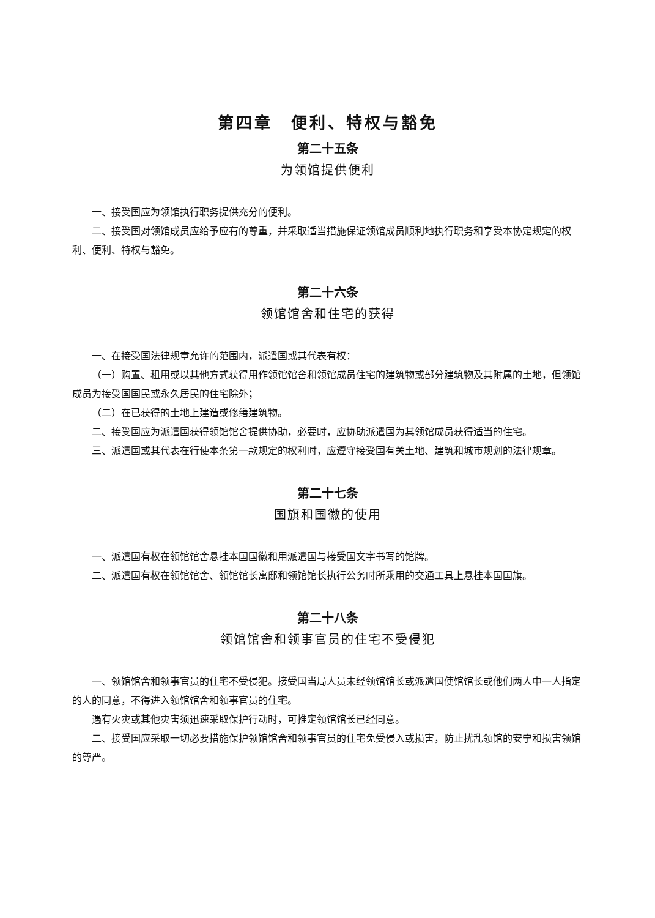第四章　便利、特权与豁免
第二十五条
为领馆提供便利
一、接受国应为领馆执行职务提供充分的便利。
二、接受国对领馆成员应给予应有的尊重，并采取适当措施保证领馆成员顺利地执行职务和享受本协定规定的权利、便利、特权与豁免。
第二十六条
领馆馆舍和住宅的获得
一、在接受国法律规章允许的范围内，派遣国或其代表有权：
（一）购置、租用或以其他方式获得用作领馆馆舍和领馆成员住宅的建筑物或部分建筑物及其附属的土地，但领馆成员为接受国国民或永久居民的住宅除外；
（二）在已获得的土地上建造或修缮建筑物。
二、接受国应为派遣国获得领馆馆舍提供协助，必要时，应协助派遣国为其领馆成员获得适当的住宅。
三、派遣国或其代表在行使本条第一款规定的权利时，应遵守接受国有关土地、建筑和城市规划的法律规章。
第二十七条
国旗和国徽的使用
一、派遣国有权在领馆馆舍悬挂本国国徽和用派遣国与接受国文字书写的馆牌。
二、派遣国有权在领馆馆舍、领馆馆长寓邸和领馆馆长执行公务时所乘用的交通工具上悬挂本国国旗。
第二十八条
领馆馆舍和领事官员的住宅不受侵犯
一、领馆馆舍和领事官员的住宅不受侵犯。接受国当局人员未经领馆馆长或派遣国使馆馆长或他们两人中一人指定的人的同意，不得进入领馆馆舍和领事官员的住宅。
遇有火灾或其他灾害须迅速采取保护行动时，可推定领馆馆长已经同意。
二、接受国应采取一切必要措施保护领馆馆舍和领事官员的住宅免受侵入或损害，防止扰乱领馆的安宁和损害领馆的尊严。